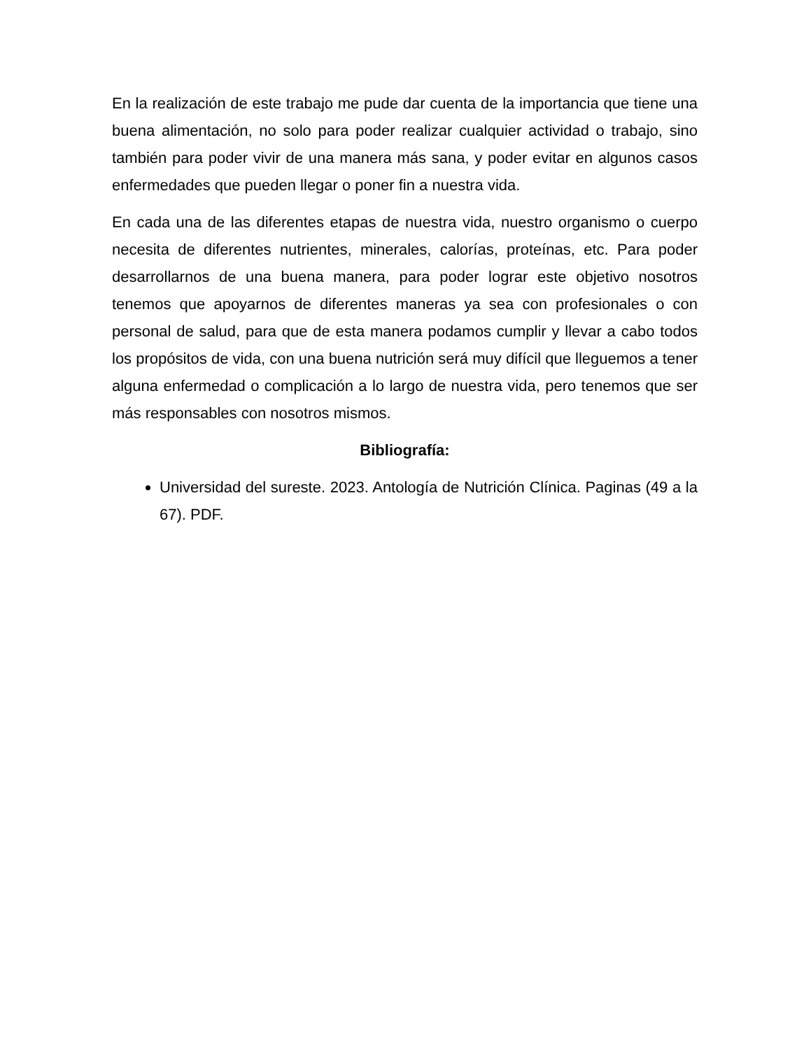En la realización de este trabajo me pude dar cuenta de la importancia que tiene una buena alimentación, no solo para poder realizar cualquier actividad o trabajo, sino también para poder vivir de una manera más sana, y poder evitar en algunos casos enfermedades que pueden llegar o poner fin a nuestra vida.
En cada una de las diferentes etapas de nuestra vida, nuestro organismo o cuerpo necesita de diferentes nutrientes, minerales, calorías, proteínas, etc. Para poder desarrollarnos de una buena manera, para poder lograr este objetivo nosotros tenemos que apoyarnos de diferentes maneras ya sea con profesionales o con personal de salud, para que de esta manera podamos cumplir y llevar a cabo todos los propósitos de vida, con una buena nutrición será muy difícil que lleguemos a tener alguna enfermedad o complicación a lo largo de nuestra vida, pero tenemos que ser más responsables con nosotros mismos.
Bibliografía:
Universidad del sureste. 2023. Antología de Nutrición Clínica. Paginas (49 a la 67). PDF.